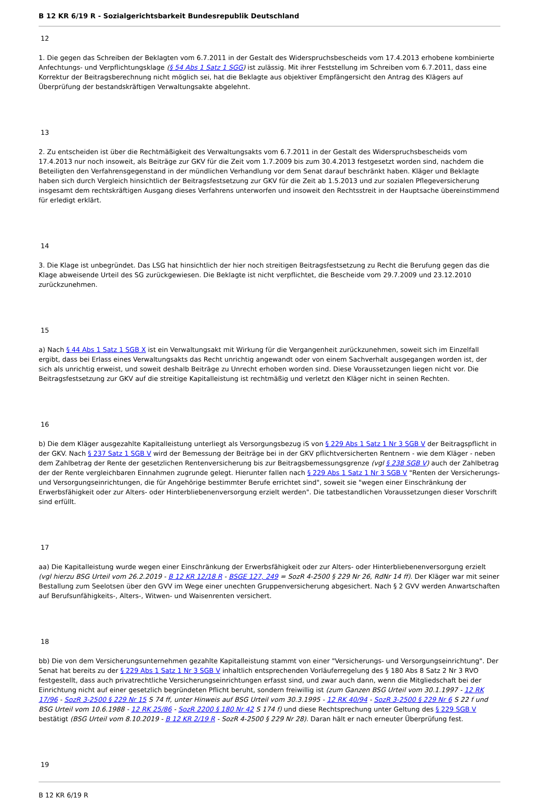B 12 KR 6/19 R - Sozialgerichtsbarkeit Bundesrepublik Deutschland
12
1. Die gegen das Schreiben der Beklagten vom 6.7.2011 in der Gestalt des Widerspruchsbescheids vom 17.4.2013 erhobene kombinierte Anfechtungs- und Verpflichtungsklage (§ 54 Abs 1 Satz 1 SGG) ist zulässig. Mit ihrer Feststellung im Schreiben vom 6.7.2011, dass eine Korrektur der Beitragsberechnung nicht möglich sei, hat die Beklagte aus objektiver Empfängersicht den Antrag des Klägers auf Überprüfung der bestandskräftigen Verwaltungsakte abgelehnt.
13
2. Zu entscheiden ist über die Rechtmäßigkeit des Verwaltungsakts vom 6.7.2011 in der Gestalt des Widerspruchsbescheids vom 17.4.2013 nur noch insoweit, als Beiträge zur GKV für die Zeit vom 1.7.2009 bis zum 30.4.2013 festgesetzt worden sind, nachdem die Beteiligten den Verfahrensgegenstand in der mündlichen Verhandlung vor dem Senat darauf beschränkt haben. Kläger und Beklagte haben sich durch Vergleich hinsichtlich der Beitragsfestsetzung zur GKV für die Zeit ab 1.5.2013 und zur sozialen Pflegeversicherung insgesamt dem rechtskräftigen Ausgang dieses Verfahrens unterworfen und insoweit den Rechtsstreit in der Hauptsache übereinstimmend für erledigt erklärt.
14
3. Die Klage ist unbegründet. Das LSG hat hinsichtlich der hier noch streitigen Beitragsfestsetzung zu Recht die Berufung gegen das die Klage abweisende Urteil des SG zurückgewiesen. Die Beklagte ist nicht verpflichtet, die Bescheide vom 29.7.2009 und 23.12.2010 zurückzunehmen.
15
a) Nach § 44 Abs 1 Satz 1 SGB X ist ein Verwaltungsakt mit Wirkung für die Vergangenheit zurückzunehmen, soweit sich im Einzelfall ergibt, dass bei Erlass eines Verwaltungsakts das Recht unrichtig angewandt oder von einem Sachverhalt ausgegangen worden ist, der sich als unrichtig erweist, und soweit deshalb Beiträge zu Unrecht erhoben worden sind. Diese Voraussetzungen liegen nicht vor. Die Beitragsfestsetzung zur GKV auf die streitige Kapitalleistung ist rechtmäßig und verletzt den Kläger nicht in seinen Rechten.
16
b) Die dem Kläger ausgezahlte Kapitalleistung unterliegt als Versorgungsbezug iS von § 229 Abs 1 Satz 1 Nr 3 SGB V der Beitragspflicht in der GKV. Nach § 237 Satz 1 SGB V wird der Bemessung der Beiträge bei in der GKV pflichtversicherten Rentnern - wie dem Kläger - neben dem Zahlbetrag der Rente der gesetzlichen Rentenversicherung bis zur Beitragsbemessungsgrenze (vgl § 238 SGB V) auch der Zahlbetrag der der Rente vergleichbaren Einnahmen zugrunde gelegt. Hierunter fallen nach § 229 Abs 1 Satz 1 Nr 3 SGB V "Renten der Versicherungs- und Versorgungseinrichtungen, die für Angehörige bestimmter Berufe errichtet sind", soweit sie "wegen einer Einschränkung der Erwerbsfähigkeit oder zur Alters- oder Hinterbliebenenversorgung erzielt werden". Die tatbestandlichen Voraussetzungen dieser Vorschrift sind erfüllt.
17
aa) Die Kapitalleistung wurde wegen einer Einschränkung der Erwerbsfähigkeit oder zur Alters- oder Hinterbliebenenversorgung erzielt (vgl hierzu BSG Urteil vom 26.2.2019 - B 12 KR 12/18 R - BSGE 127, 249 = SozR 4-2500 § 229 Nr 26, RdNr 14 ff). Der Kläger war mit seiner Bestallung zum Seelotsen über den GVV im Wege einer unechten Gruppenversicherung abgesichert. Nach § 2 GVV werden Anwartschaften auf Berufsunfähigkeits-, Alters-, Witwen- und Waisenrenten versichert.
18
bb) Die von dem Versicherungsunternehmen gezahlte Kapitalleistung stammt von einer "Versicherungs- und Versorgungseinrichtung". Der Senat hat bereits zu der § 229 Abs 1 Satz 1 Nr 3 SGB V inhaltlich entsprechenden Vorläuferregelung des § 180 Abs 8 Satz 2 Nr 3 RVO festgestellt, dass auch privatrechtliche Versicherungseinrichtungen erfasst sind, und zwar auch dann, wenn die Mitgliedschaft bei der Einrichtung nicht auf einer gesetzlich begründeten Pflicht beruht, sondern freiwillig ist (zum Ganzen BSG Urteil vom 30.1.1997 - 12 RK 17/96 - SozR 3-2500 § 229 Nr 15 S 74 ff, unter Hinweis auf BSG Urteil vom 30.3.1995 - 12 RK 40/94 - SozR 3-2500 § 229 Nr 6 S 22 f und BSG Urteil vom 10.6.1988 - 12 RK 25/86 - SozR 2200 § 180 Nr 42 S 174 f) und diese Rechtsprechung unter Geltung des § 229 SGB V bestätigt (BSG Urteil vom 8.10.2019 - B 12 KR 2/19 R - SozR 4-2500 § 229 Nr 28). Daran hält er nach erneuter Überprüfung fest.
19
B 12 KR 6/19 R